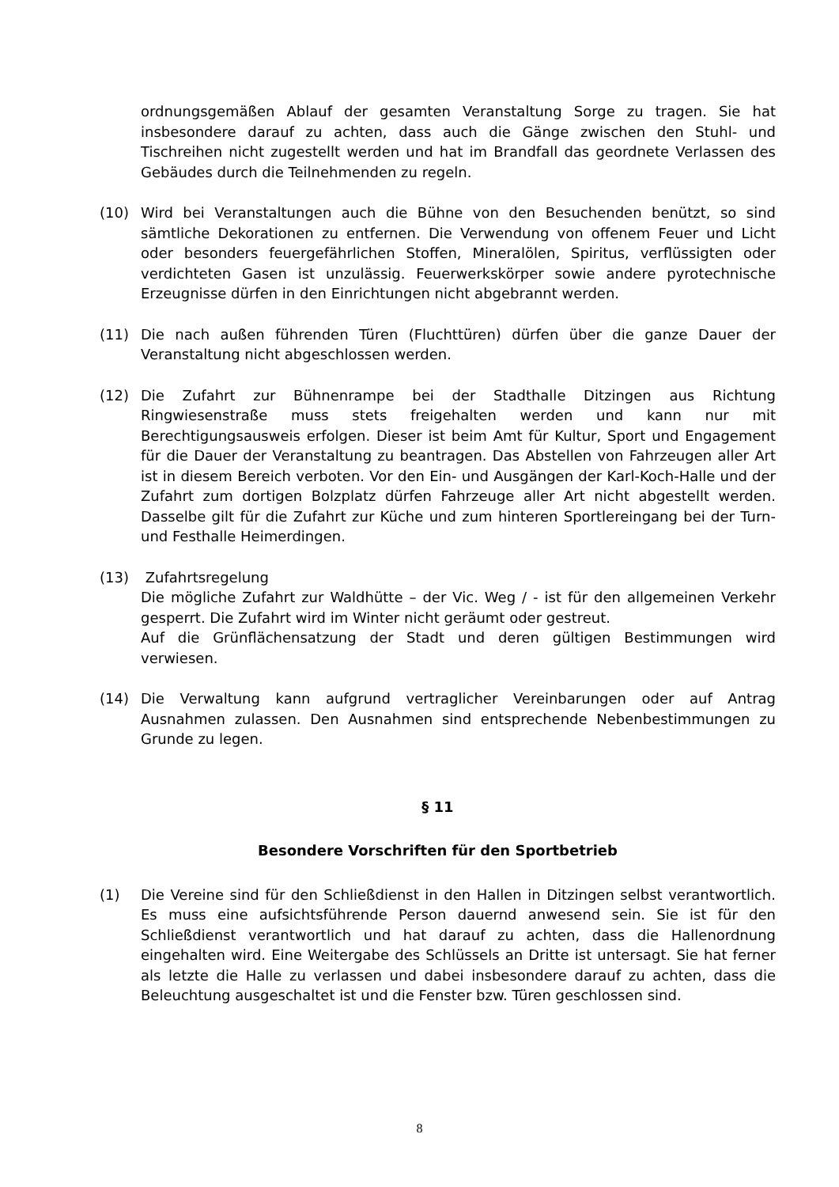ordnungsgemäßen Ablauf der gesamten Veranstaltung Sorge zu tragen. Sie hat insbesondere darauf zu achten, dass auch die Gänge zwischen den Stuhl- und Tischreihen nicht zugestellt werden und hat im Brandfall das geordnete Verlassen des Gebäudes durch die Teilnehmenden zu regeln.
(10) Wird bei Veranstaltungen auch die Bühne von den Besuchenden benützt, so sind sämtliche Dekorationen zu entfernen. Die Verwendung von offenem Feuer und Licht oder besonders feuergefährlichen Stoffen, Mineralölen, Spiritus, verflüssigten oder verdichteten Gasen ist unzulässig. Feuerwerkskörper sowie andere pyrotechnische Erzeugnisse dürfen in den Einrichtungen nicht abgebrannt werden.
(11) Die nach außen führenden Türen (Fluchttüren) dürfen über die ganze Dauer der Veranstaltung nicht abgeschlossen werden.
(12) Die Zufahrt zur Bühnenrampe bei der Stadthalle Ditzingen aus Richtung Ringwiesenstraße muss stets freigehalten werden und kann nur mit Berechtigungsausweis erfolgen. Dieser ist beim Amt für Kultur, Sport und Engagement für die Dauer der Veranstaltung zu beantragen. Das Abstellen von Fahrzeugen aller Art ist in diesem Bereich verboten. Vor den Ein- und Ausgängen der Karl-Koch-Halle und der Zufahrt zum dortigen Bolzplatz dürfen Fahrzeuge aller Art nicht abgestellt werden. Dasselbe gilt für die Zufahrt zur Küche und zum hinteren Sportlereingang bei der Turn- und Festhalle Heimerdingen.
(13) Zufahrtsregelung
Die mögliche Zufahrt zur Waldhütte – der Vic. Weg / - ist für den allgemeinen Verkehr gesperrt. Die Zufahrt wird im Winter nicht geräumt oder gestreut.
Auf die Grünflächensatzung der Stadt und deren gültigen Bestimmungen wird verwiesen.
(14) Die Verwaltung kann aufgrund vertraglicher Vereinbarungen oder auf Antrag Ausnahmen zulassen. Den Ausnahmen sind entsprechende Nebenbestimmungen zu Grunde zu legen.
§ 11
Besondere Vorschriften für den Sportbetrieb
(1) Die Vereine sind für den Schließdienst in den Hallen in Ditzingen selbst verantwortlich. Es muss eine aufsichtsführende Person dauernd anwesend sein. Sie ist für den Schließdienst verantwortlich und hat darauf zu achten, dass die Hallenordnung eingehalten wird. Eine Weitergabe des Schlüssels an Dritte ist untersagt. Sie hat ferner als letzte die Halle zu verlassen und dabei insbesondere darauf zu achten, dass die Beleuchtung ausgeschaltet ist und die Fenster bzw. Türen geschlossen sind.
8